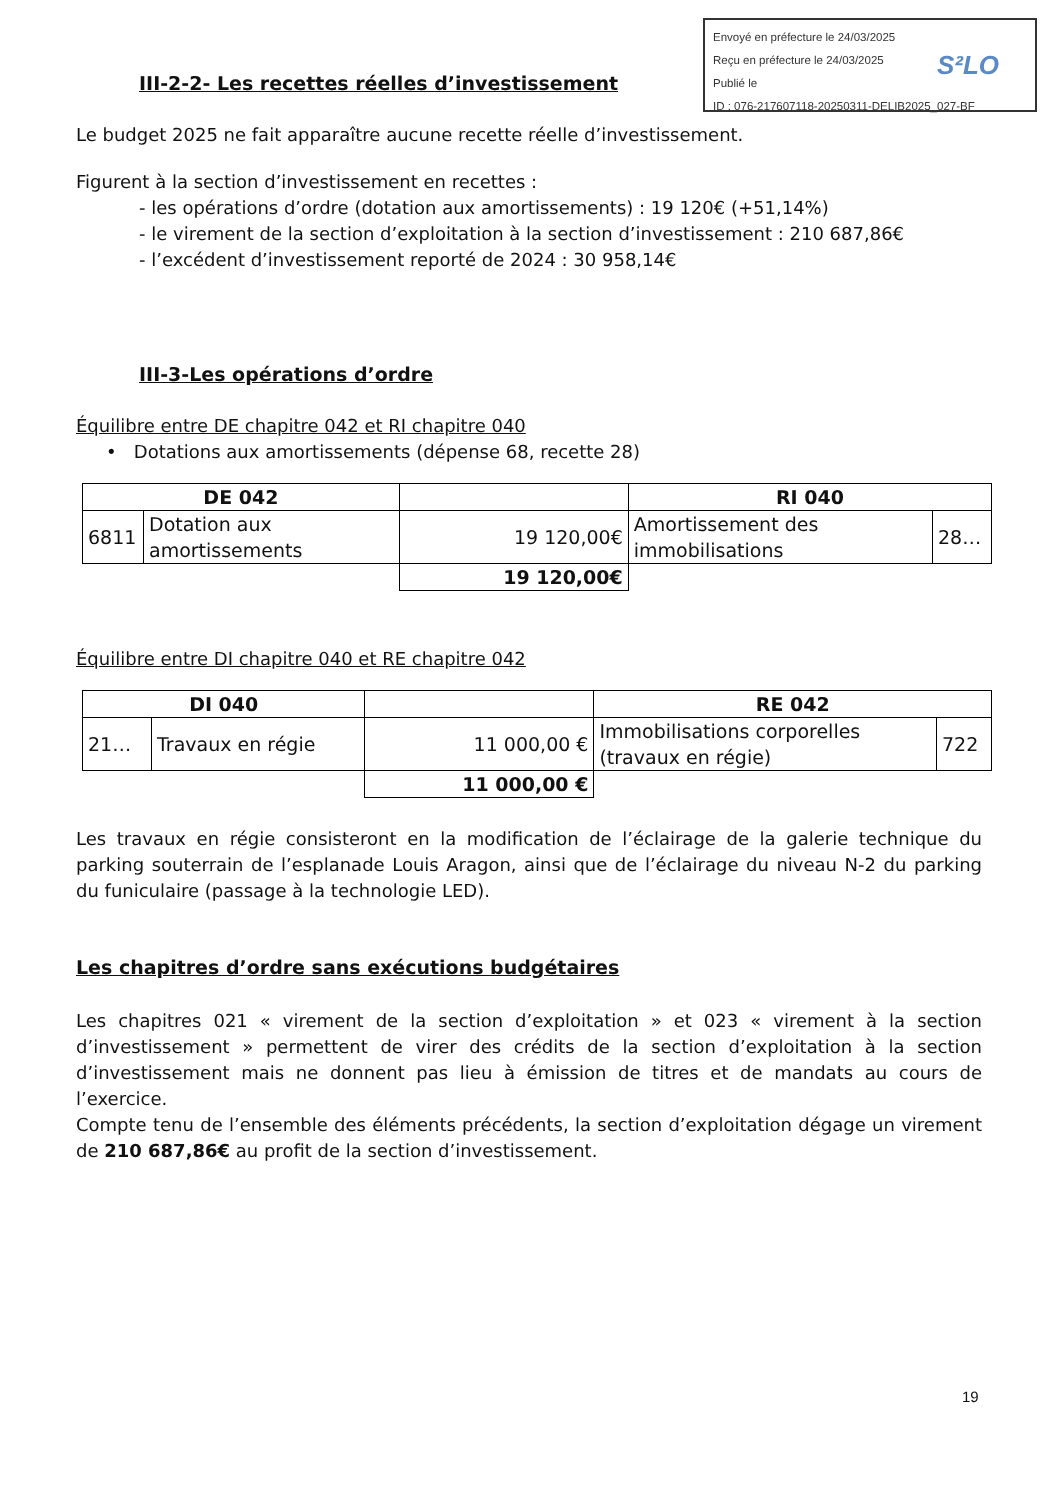Envoyé en préfecture le 24/03/2025
Reçu en préfecture le 24/03/2025
Publié le
ID : 076-217607118-20250311-DELIB2025_027-BF
S²LO
III-2-2- Les recettes réelles d’investissement
Le budget 2025 ne fait apparaître aucune recette réelle d’investissement.
Figurent à la section d’investissement en recettes :
- les opérations d’ordre (dotation aux amortissements) : 19 120€ (+51,14%)
- le virement de la section d’exploitation à la section d’investissement : 210 687,86€
- l’excédent d’investissement reporté de 2024 : 30 958,14€
III-3-Les opérations d’ordre
Équilibre entre DE chapitre 042 et RI chapitre 040
• Dotations aux amortissements (dépense 68, recette 28)
| DE 042 | | | RI 040 | |
| --- | --- | --- | --- | --- |
| 6811 | Dotation aux amortissements | 19 120,00€ | Amortissement des immobilisations | 28… |
| | | 19 120,00€ | | |
Équilibre entre DI chapitre 040 et RE chapitre 042
| DI 040 | | | RE 042 | |
| --- | --- | --- | --- | --- |
| 21… | Travaux en régie | 11 000,00 € | Immobilisations corporelles (travaux en régie) | 722 |
| | | 11 000,00 € | | |
Les travaux en régie consisteront en la modification de l’éclairage de la galerie technique du parking souterrain de l’esplanade Louis Aragon, ainsi que de l’éclairage du niveau N-2 du parking du funiculaire (passage à la technologie LED).
Les chapitres d’ordre sans exécutions budgétaires
Les chapitres 021 « virement de la section d’exploitation » et 023 « virement à la section d’investissement » permettent de virer des crédits de la section d’exploitation à la section d’investissement mais ne donnent pas lieu à émission de titres et de mandats au cours de l’exercice.
Compte tenu de l’ensemble des éléments précédents, la section d’exploitation dégage un virement de 210 687,86€ au profit de la section d’investissement.
19